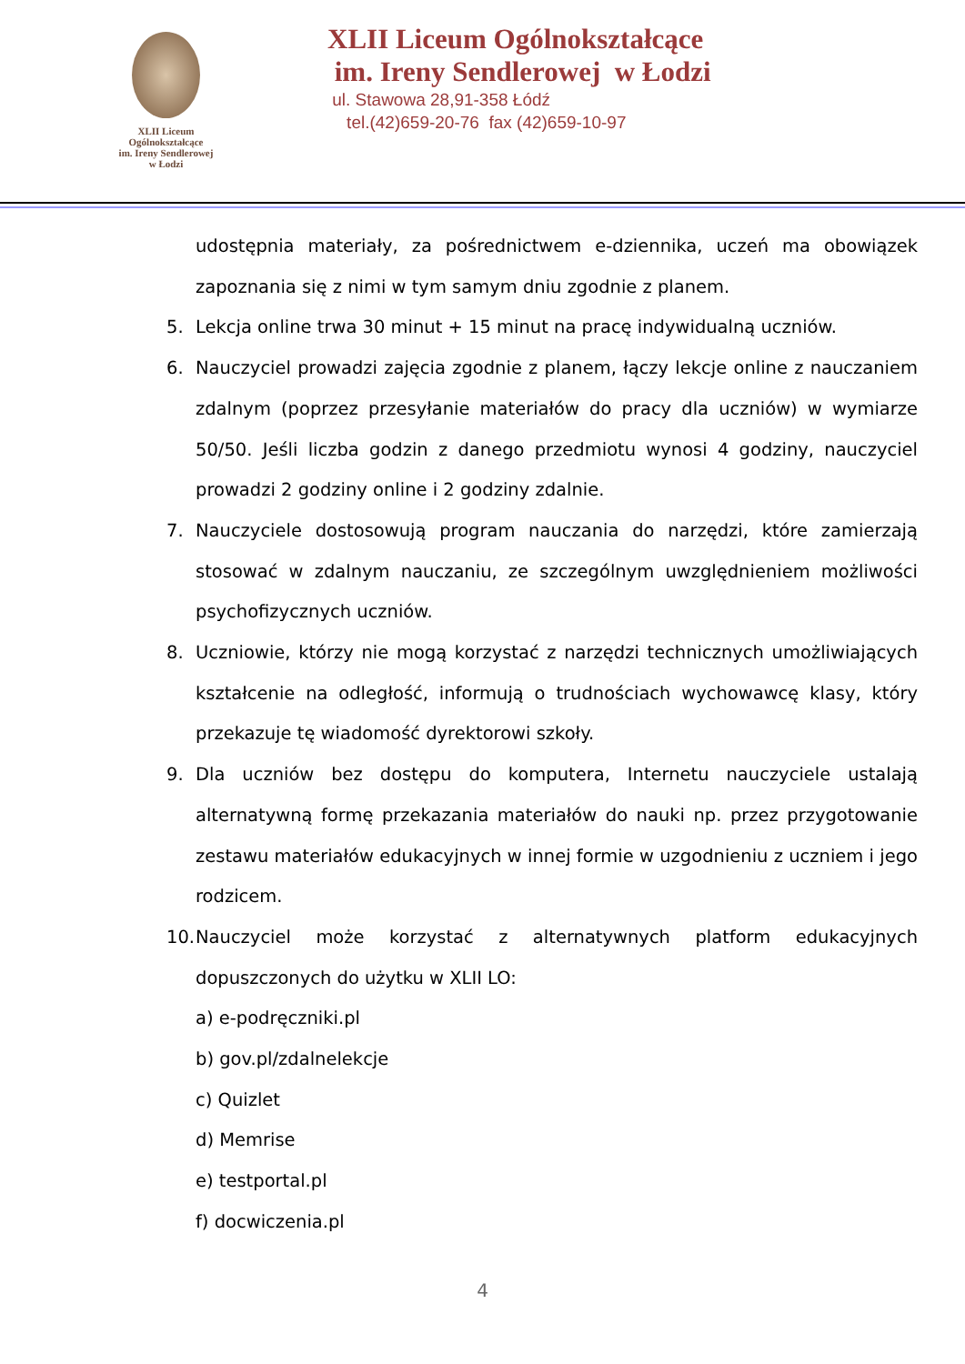XLII Liceum Ogólnokształcące
im. Ireny Sendlerowej
w Łodzi
XLII Liceum Ogólnokształcące
im. Ireny Sendlerowej w Łodzi
ul. Stawowa 28,91-358 Łódź
tel.(42)659-20-76 fax (42)659-10-97
udostępnia materiały, za pośrednictwem e-dziennika, uczeń ma obowiązek zapoznania się z nimi w tym samym dniu zgodnie z planem.
5. Lekcja online trwa 30 minut + 15 minut na pracę indywidualną uczniów.
6. Nauczyciel prowadzi zajęcia zgodnie z planem, łączy lekcje online z nauczaniem zdalnym (poprzez przesyłanie materiałów do pracy dla uczniów) w wymiarze 50/50. Jeśli liczba godzin z danego przedmiotu wynosi 4 godziny, nauczyciel prowadzi 2 godziny online i 2 godziny zdalnie.
7. Nauczyciele dostosowują program nauczania do narzędzi, które zamierzają stosować w zdalnym nauczaniu, ze szczególnym uwzględnieniem możliwości psychofizycznych uczniów.
8. Uczniowie, którzy nie mogą korzystać z narzędzi technicznych umożliwiających kształcenie na odległość, informują o trudnościach wychowawcę klasy, który przekazuje tę wiadomość dyrektorowi szkoły.
9. Dla uczniów bez dostępu do komputera, Internetu nauczyciele ustalają alternatywną formę przekazania materiałów do nauki np. przez przygotowanie zestawu materiałów edukacyjnych w innej formie w uzgodnieniu z uczniem i jego rodzicem.
10.
Nauczyciel może korzystać z alternatywnych platform edukacyjnych dopuszczonych do użytku w XLII LO:
a) e-podręczniki.pl
b) gov.pl/zdalnelekcje
c) Quizlet
d) Memrise
e) testportal.pl
f) docwiczenia.pl
4